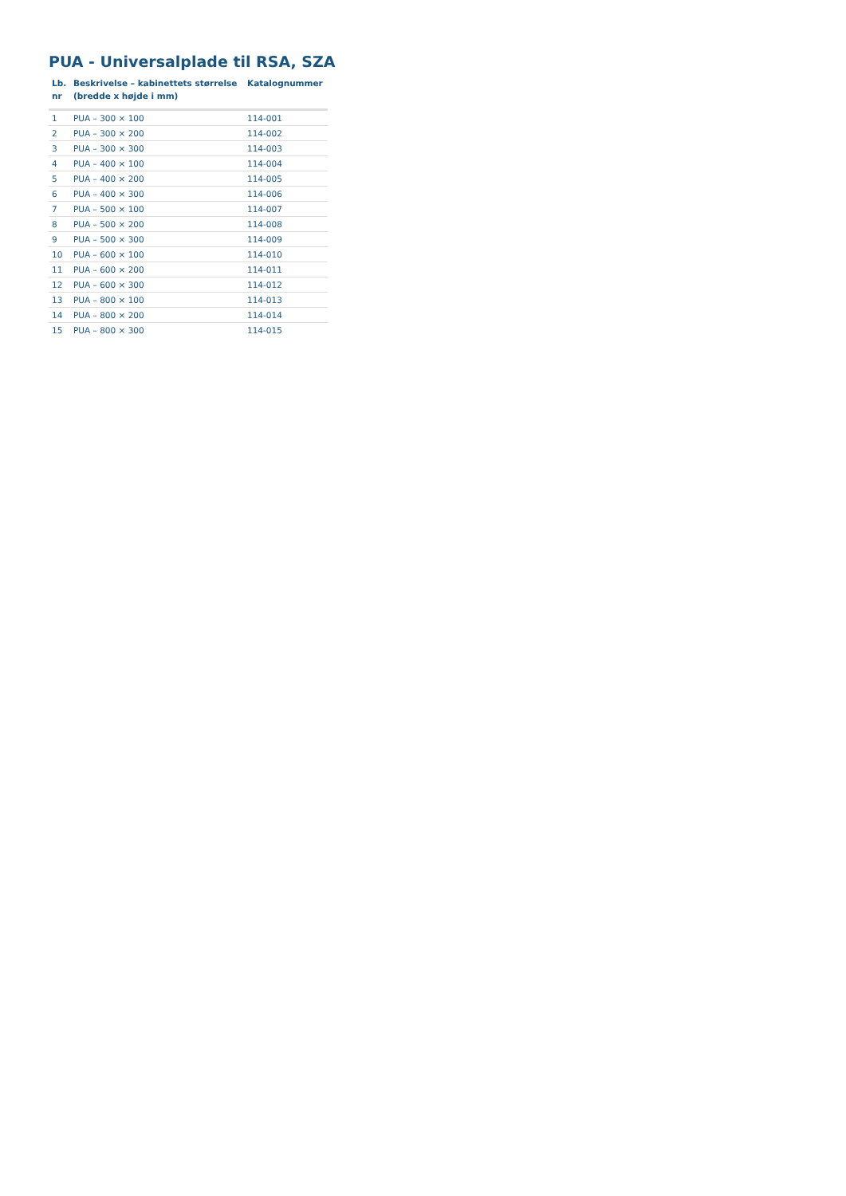PUA - Universalplade til RSA, SZA
| Lb. nr | Beskrivelse – kabinettets størrelse (bredde x højde i mm) | Katalognummer |
| --- | --- | --- |
| 1 | PUA – 300 × 100 | 114-001 |
| 2 | PUA – 300 × 200 | 114-002 |
| 3 | PUA – 300 × 300 | 114-003 |
| 4 | PUA – 400 × 100 | 114-004 |
| 5 | PUA – 400 × 200 | 114-005 |
| 6 | PUA – 400 × 300 | 114-006 |
| 7 | PUA – 500 × 100 | 114-007 |
| 8 | PUA – 500 × 200 | 114-008 |
| 9 | PUA – 500 × 300 | 114-009 |
| 10 | PUA – 600 × 100 | 114-010 |
| 11 | PUA – 600 × 200 | 114-011 |
| 12 | PUA – 600 × 300 | 114-012 |
| 13 | PUA – 800 × 100 | 114-013 |
| 14 | PUA – 800 × 200 | 114-014 |
| 15 | PUA – 800 × 300 | 114-015 |